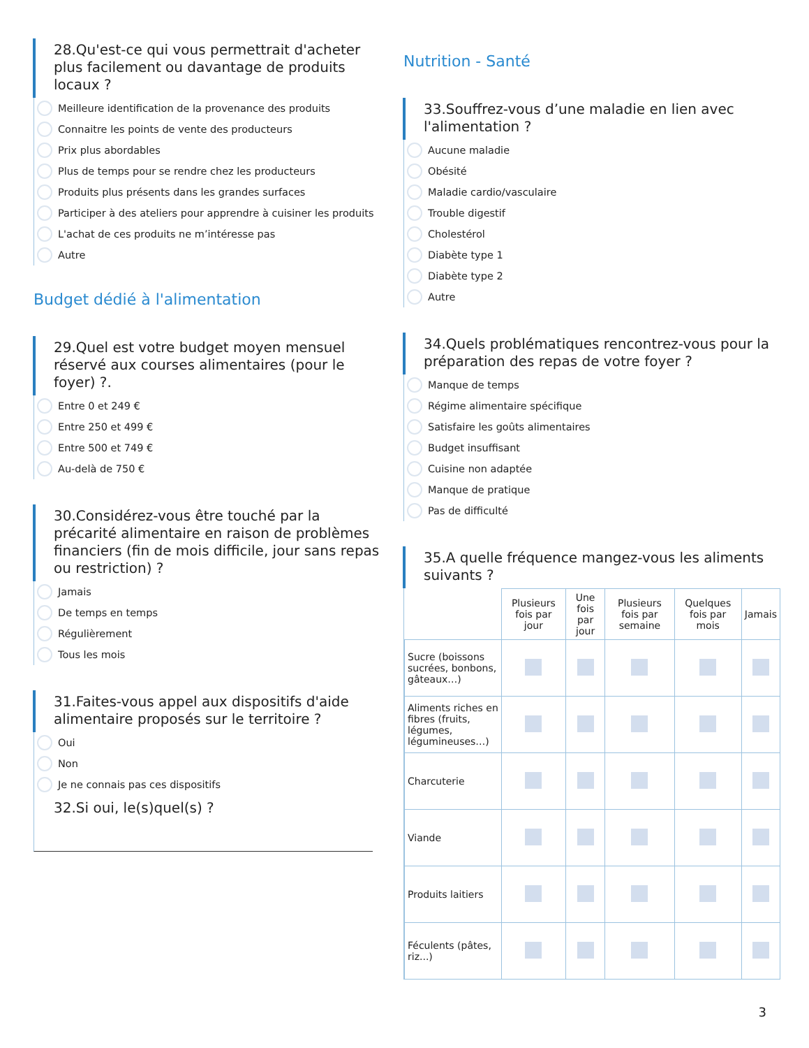28.Qu'est-ce qui vous permettrait d'acheter plus facilement ou davantage de produits locaux ?
Meilleure identification de la provenance des produits
Connaitre les points de vente des producteurs
Prix plus abordables
Plus de temps pour se rendre chez les producteurs
Produits plus présents dans les grandes surfaces
Participer à des ateliers pour apprendre à cuisiner les produits
L'achat de ces produits ne m’intéresse pas
Autre
Budget dédié à l'alimentation
29.Quel est votre budget moyen mensuel réservé aux courses alimentaires (pour le foyer) ?.
Entre 0 et 249 €
Entre 250 et 499 €
Entre 500 et 749 €
Au-delà de 750 €
30.Considérez-vous être touché par la précarité alimentaire en raison de problèmes financiers (fin de mois difficile, jour sans repas ou restriction) ?
Jamais
De temps en temps
Régulièrement
Tous les mois
31.Faites-vous appel aux dispositifs d'aide alimentaire proposés sur le territoire ?
Oui
Non
Je ne connais pas ces dispositifs
32.Si oui, le(s)quel(s) ?
Nutrition - Santé
33.Souffrez-vous d’une maladie en lien avec l'alimentation ?
Aucune maladie
Obésité
Maladie cardio/vasculaire
Trouble digestif
Cholestérol
Diabète type 1
Diabète type 2
Autre
34.Quels problématiques rencontrez-vous pour la préparation des repas de votre foyer ?
Manque de temps
Régime alimentaire spécifique
Satisfaire les goûts alimentaires
Budget insuffisant
Cuisine non adaptée
Manque de pratique
Pas de difficulté
35.A quelle fréquence mangez-vous les aliments suivants ?
| | Plusieurs fois par jour | Une fois par jour | Plusieurs fois par semaine | Quelques fois par mois | Jamais |
| --- | --- | --- | --- | --- | --- |
| Sucre (boissons sucrées, bonbons, gâteaux…) | | | | | |
| Aliments riches en fibres (fruits, légumes, légumineuses…) | | | | | |
| Charcuterie | | | | | |
| Viande | | | | | |
| Produits laitiers | | | | | |
| Féculents (pâtes, riz...) | | | | | |
3